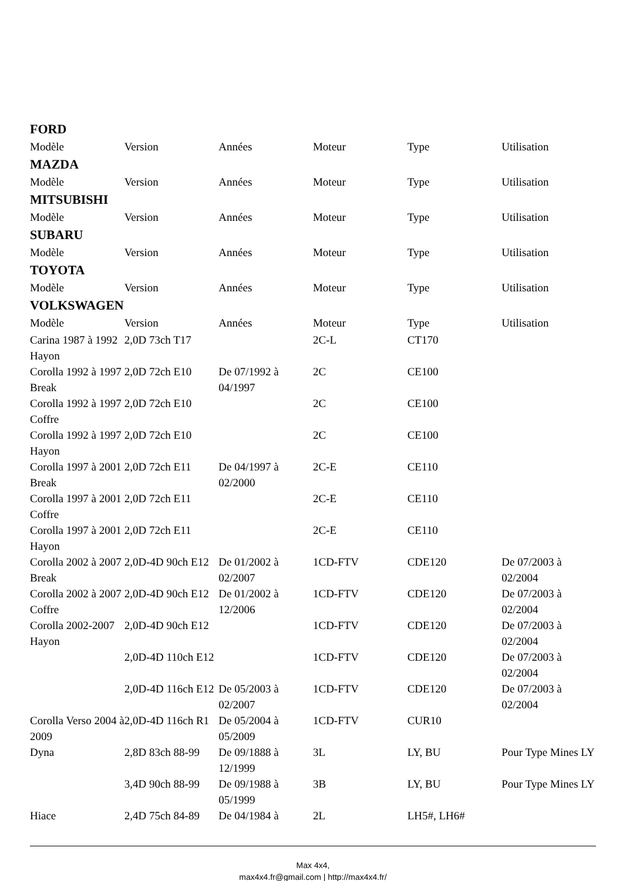FORD
| Modèle | Version | Années | Moteur | Type | Utilisation |
| --- | --- | --- | --- | --- | --- |
MAZDA
| Modèle | Version | Années | Moteur | Type | Utilisation |
| --- | --- | --- | --- | --- | --- |
MITSUBISHI
| Modèle | Version | Années | Moteur | Type | Utilisation |
| --- | --- | --- | --- | --- | --- |
SUBARU
| Modèle | Version | Années | Moteur | Type | Utilisation |
| --- | --- | --- | --- | --- | --- |
TOYOTA
| Modèle | Version | Années | Moteur | Type | Utilisation |
| --- | --- | --- | --- | --- | --- |
VOLKSWAGEN
| Modèle | Version | Années | Moteur | Type | Utilisation |
| --- | --- | --- | --- | --- | --- |
| Carina 1987 à 1992 Hayon | 2,0D 73ch T17 | | 2C-L | CT170 | |
| Corolla 1992 à 1997 Break | 2,0D 72ch E10 | De 07/1992 à 04/1997 | 2C | CE100 | |
| Corolla 1992 à 1997 Coffre | 2,0D 72ch E10 | | 2C | CE100 | |
| Corolla 1992 à 1997 Hayon | 2,0D 72ch E10 | | 2C | CE100 | |
| Corolla 1997 à 2001 Break | 2,0D 72ch E11 | De 04/1997 à 02/2000 | 2C-E | CE110 | |
| Corolla 1997 à 2001 Coffre | 2,0D 72ch E11 | | 2C-E | CE110 | |
| Corolla 1997 à 2001 Hayon | 2,0D 72ch E11 | | 2C-E | CE110 | |
| Corolla 2002 à 2007 Break | 2,0D-4D 90ch E12 | De 01/2002 à 02/2007 | 1CD-FTV | CDE120 | De 07/2003 à 02/2004 |
| Corolla 2002 à 2007 Coffre | 2,0D-4D 90ch E12 | De 01/2002 à 12/2006 | 1CD-FTV | CDE120 | De 07/2003 à 02/2004 |
| Corolla 2002-2007 Hayon | 2,0D-4D 90ch E12 | | 1CD-FTV | CDE120 | De 07/2003 à 02/2004 |
| | 2,0D-4D 110ch E12 | | 1CD-FTV | CDE120 | De 07/2003 à 02/2004 |
| | 2,0D-4D 116ch E12 | De 05/2003 à 02/2007 | 1CD-FTV | CDE120 | De 07/2003 à 02/2004 |
| Corolla Verso 2004 à 2009 | 2,0D-4D 116ch R1 | De 05/2004 à 05/2009 | 1CD-FTV | CUR10 | |
| Dyna | 2,8D 83ch 88-99 | De 09/1888 à 12/1999 | 3L | LY, BU | Pour Type Mines LY |
| | 3,4D 90ch 88-99 | De 09/1988 à 05/1999 | 3B | LY, BU | Pour Type Mines LY |
| Hiace | 2,4D 75ch 84-89 | De 04/1984 à | 2L | LH5#, LH6# | |
Max 4x4,
max4x4.fr@gmail.com | http://max4x4.fr/